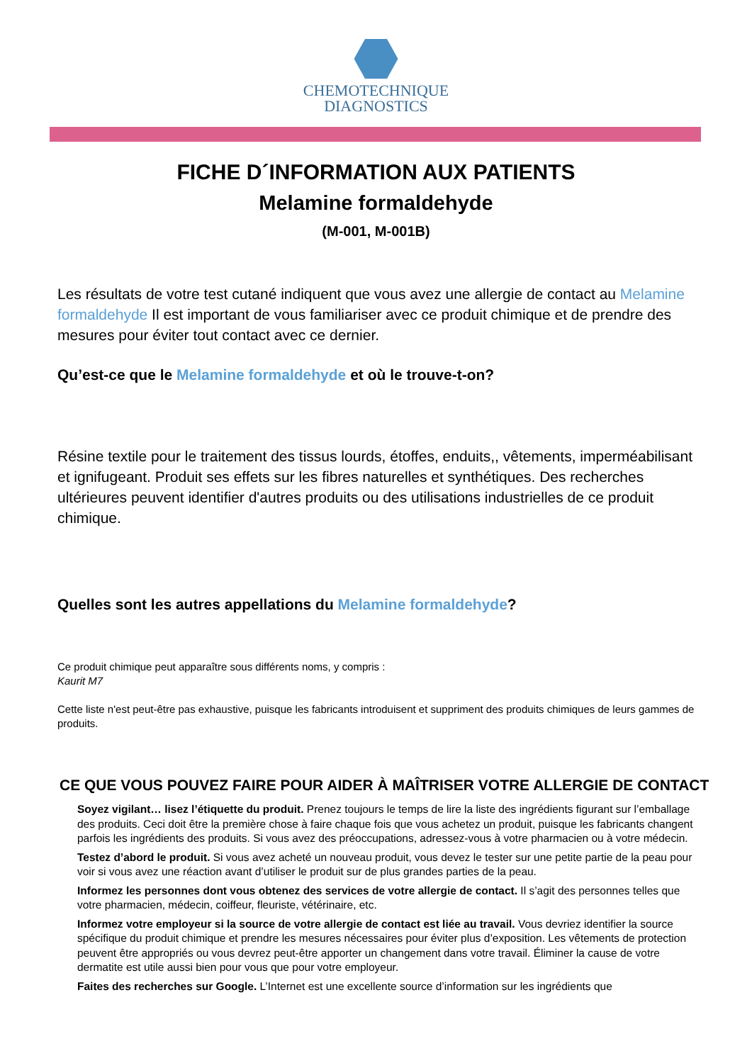CHEMOTECHNIQUE
DIAGNOSTICS
FICHE D´INFORMATION AUX PATIENTS
Melamine formaldehyde
(M-001, M-001B)
Les résultats de votre test cutané indiquent que vous avez une allergie de contact au Melamine formaldehyde Il est important de vous familiariser avec ce produit chimique et de prendre des mesures pour éviter tout contact avec ce dernier.
Qu’est-ce que le Melamine formaldehyde et où le trouve-t-on?
Résine textile pour le traitement des tissus lourds, étoffes, enduits,, vêtements, imperméabilisant et ignifugeant. Produit ses effets sur les fibres naturelles et synthétiques. Des recherches ultérieures peuvent identifier d'autres produits ou des utilisations industrielles de ce produit chimique.
Quelles sont les autres appellations du Melamine formaldehyde?
Ce produit chimique peut apparaître sous différents noms, y compris :
Kaurit M7
Cette liste n'est peut-être pas exhaustive, puisque les fabricants introduisent et suppriment des produits chimiques de leurs gammes de produits.
CE QUE VOUS POUVEZ FAIRE POUR AIDER À MAÎTRISER VOTRE ALLERGIE DE CONTACT
Soyez vigilant… lisez l’étiquette du produit. Prenez toujours le temps de lire la liste des ingrédients figurant sur l’emballage des produits. Ceci doit être la première chose à faire chaque fois que vous achetez un produit, puisque les fabricants changent parfois les ingrédients des produits. Si vous avez des préoccupations, adressez-vous à votre pharmacien ou à votre médecin.
Testez d’abord le produit. Si vous avez acheté un nouveau produit, vous devez le tester sur une petite partie de la peau pour voir si vous avez une réaction avant d’utiliser le produit sur de plus grandes parties de la peau.
Informez les personnes dont vous obtenez des services de votre allergie de contact. Il s’agit des personnes telles que votre pharmacien, médecin, coiffeur, fleuriste, vétérinaire, etc.
Informez votre employeur si la source de votre allergie de contact est liée au travail. Vous devriez identifier la source spécifique du produit chimique et prendre les mesures nécessaires pour éviter plus d’exposition. Les vêtements de protection peuvent être appropriés ou vous devrez peut-être apporter un changement dans votre travail. Éliminer la cause de votre dermatite est utile aussi bien pour vous que pour votre employeur.
Faites des recherches sur Google. L’Internet est une excellente source d’information sur les ingrédients que